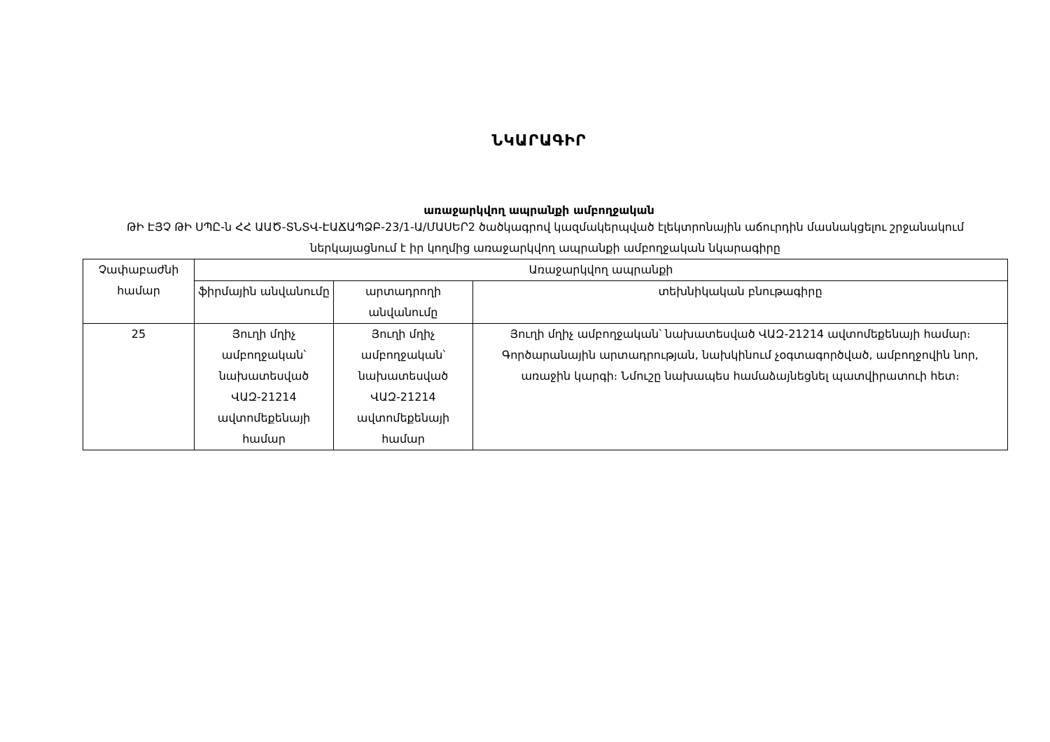ՆԿԱՐԱԳԻՐ
առաջարկվող ապրանքի ամբողջական
ԹԻ ԷՅՉ ԹԻ ՍՊԸ-ն ՀՀ ԱԱԾ-ՏՆՏՎ-ԷԱՃԱՊՁԲ-23/1-Ա/ՄԱՍԵՐ2 ծածկագրով կազմակերպված էլեկտրոնային աճուրդին մասնակցելու շրջանակում ներկայացնում է իր կողմից առաջարկվող ապրանքի ամբողջական նկարագիրը
| Չափաբաժնի համար | Առաջարկվող ապրանքի | | |
| --- | --- | --- | --- |
| | ֆիրմային անվանումը | արտադրողի անվանումը | տեխնիկական բնութագիրը |
| 25 | Յուղի մղիչ ամբողջական՝ նախատեսված ՎԱԶ-21214 ավտոմեքենայի համար | Յուղի մղիչ ամբողջական՝ նախատեսված ՎԱԶ-21214 ավտոմեքենայի համար | Յուղի մղիչ ամբողջական՝ նախատեսված ՎԱԶ-21214 ավտոմեքենայի համար։ Գործարանային արտադրության, նախկինում չօգտագործված, ամբողջովին նոր, առաջին կարգի։ Նմուշը նախապես համաձայնեցնել պատվիրատուի հետ։ |